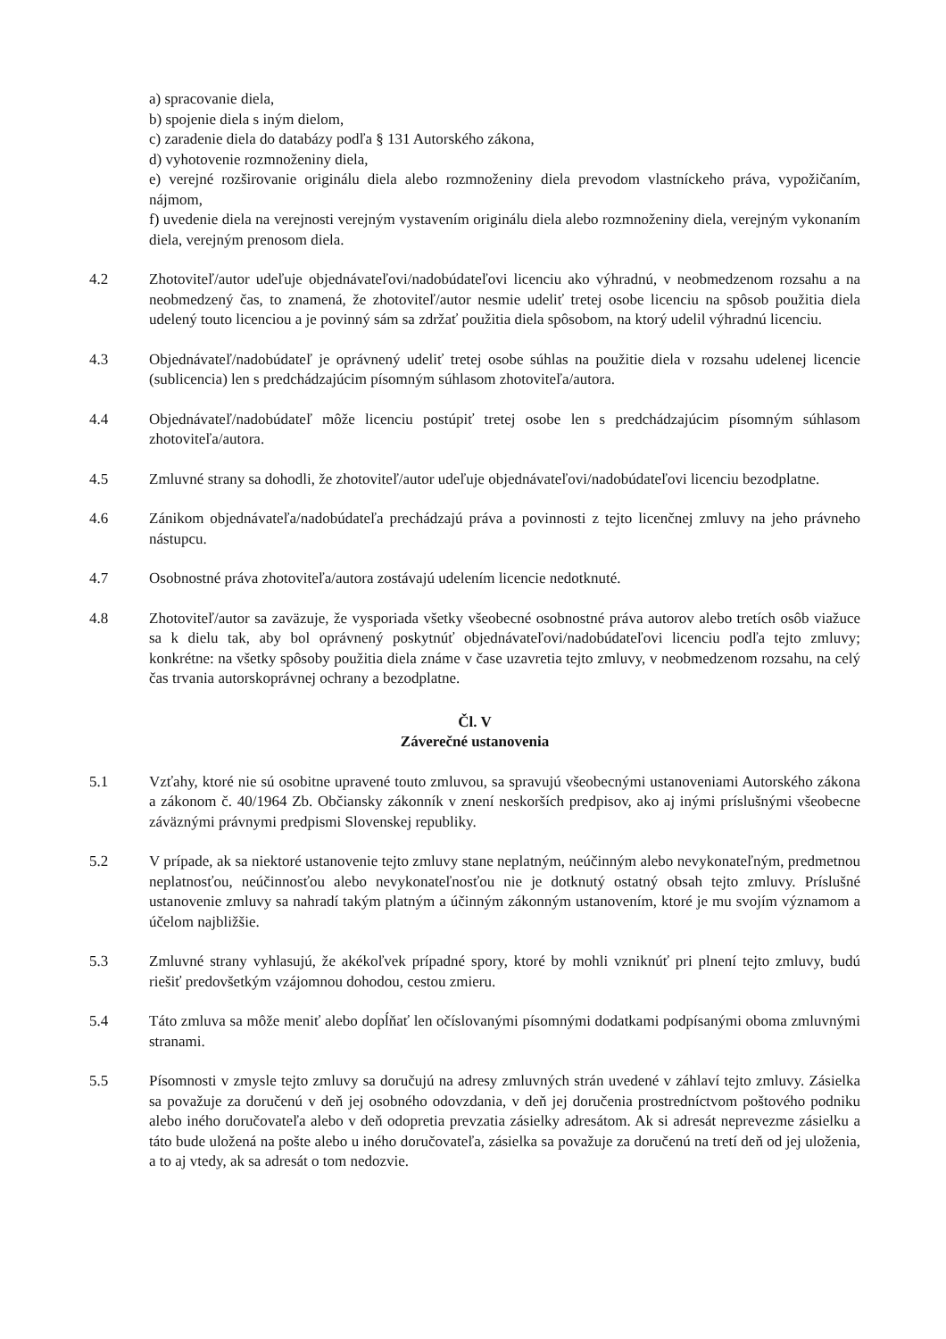a) spracovanie diela,
b) spojenie diela s iným dielom,
c) zaradenie diela do databázy podľa § 131 Autorského zákona,
d) vyhotovenie rozmnoženiny diela,
e) verejné rozširovanie originálu diela alebo rozmnoženiny diela prevodom vlastníckeho práva, vypožičaním, nájmom,
f) uvedenie diela na verejnosti verejným vystavením originálu diela alebo rozmnoženiny diela, verejným vykonaním diela, verejným prenosom diela.
4.2 Zhotoviteľ/autor udeľuje objednávateľovi/nadobúdateľovi licenciu ako výhradnú, v neobmedzenom rozsahu a na neobmedzený čas, to znamená, že zhotoviteľ/autor nesmie udeliť tretej osobe licenciu na spôsob použitia diela udelený touto licenciou a je povinný sám sa zdržať použitia diela spôsobom, na ktorý udelil výhradnú licenciu.
4.3 Objednávateľ/nadobúdateľ je oprávnený udeliť tretej osobe súhlas na použitie diela v rozsahu udelenej licencie (sublicencia) len s predchádzajúcim písomným súhlasom zhotoviteľa/autora.
4.4 Objednávateľ/nadobúdateľ môže licenciu postúpiť tretej osobe len s predchádzajúcim písomným súhlasom zhotoviteľa/autora.
4.5 Zmluvné strany sa dohodli, že zhotoviteľ/autor udeľuje objednávateľovi/nadobúdateľovi licenciu bezodplatne.
4.6 Zánikom objednávateľa/nadobúdateľa prechádzajú práva a povinnosti z tejto licenčnej zmluvy na jeho právneho nástupcu.
4.7 Osobnostné práva zhotoviteľa/autora zostávajú udelením licencie nedotknuté.
4.8 Zhotoviteľ/autor sa zaväzuje, že vysporiada všetky všeobecné osobnostné práva autorov alebo tretích osôb viažuce sa k dielu tak, aby bol oprávnený poskytnúť objednávateľovi/nadobúdateľovi licenciu podľa tejto zmluvy; konkrétne: na všetky spôsoby použitia diela známe v čase uzavretia tejto zmluvy, v neobmedzenom rozsahu, na celý čas trvania autorskoprávnej ochrany a bezodplatne.
Čl. V
Záverečné ustanovenia
5.1 Vzťahy, ktoré nie sú osobitne upravené touto zmluvou, sa spravujú všeobecnými ustanoveniami Autorského zákona a zákonom č. 40/1964 Zb. Občiansky zákonník v znení neskorších predpisov, ako aj inými príslušnými všeobecne záväznými právnymi predpismi Slovenskej republiky.
5.2 V prípade, ak sa niektoré ustanovenie tejto zmluvy stane neplatným, neúčinným alebo nevykonateľným, predmetnou neplatnosťou, neúčinnosťou alebo nevykonateľnosťou nie je dotknutý ostatný obsah tejto zmluvy. Príslušné ustanovenie zmluvy sa nahradí takým platným a účinným zákonným ustanovením, ktoré je mu svojím významom a účelom najbližšie.
5.3 Zmluvné strany vyhlasujú, že akékoľvek prípadné spory, ktoré by mohli vzniknúť pri plnení tejto zmluvy, budú riešiť predovšetkým vzájomnou dohodou, cestou zmieru.
5.4 Táto zmluva sa môže meniť alebo dopĺňať len očíslovanými písomnými dodatkami podpísanými oboma zmluvnými stranami.
5.5 Písomnosti v zmysle tejto zmluvy sa doručujú na adresy zmluvných strán uvedené v záhlaví tejto zmluvy. Zásielka sa považuje za doručenú v deň jej osobného odovzdania, v deň jej doručenia prostredníctvom poštového podniku alebo iného doručovateľa alebo v deň odopretia prevzatia zásielky adresátom. Ak si adresát neprevezme zásielku a táto bude uložená na pošte alebo u iného doručovateľa, zásielka sa považuje za doručenú na tretí deň od jej uloženia, a to aj vtedy, ak sa adresát o tom nedozvie.